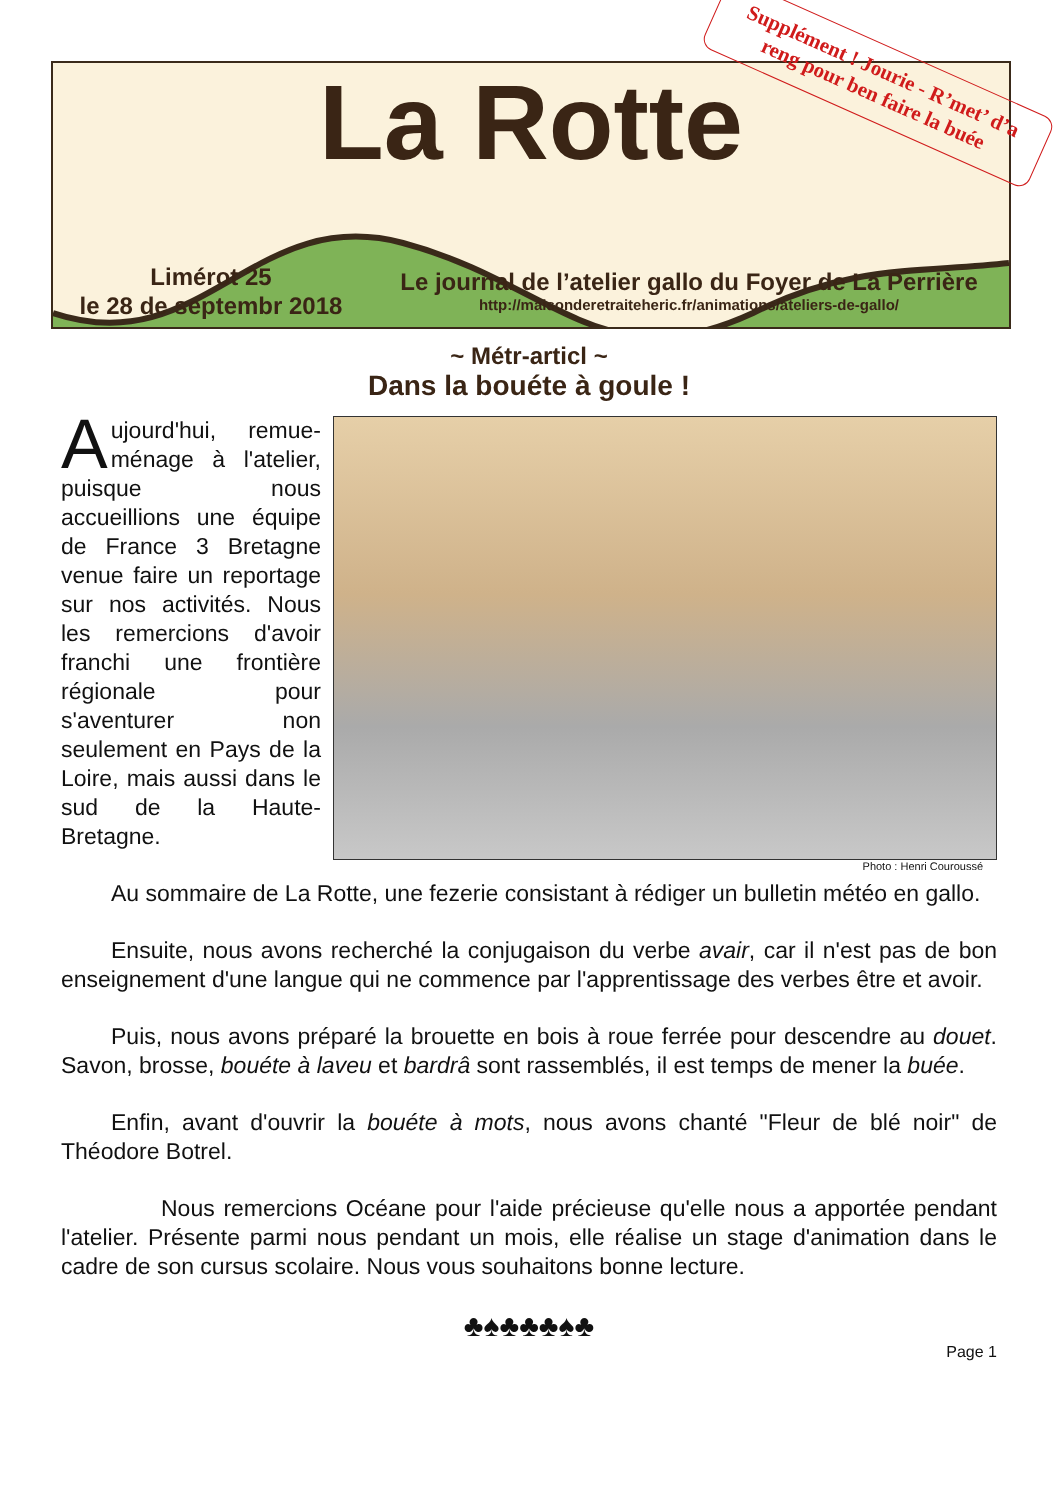La Rotte
Supplément ! Jourie - R’met’ d’a reng pour ben faire la buée
Limérot 25
le 28 de septembr 2018
Le journal de l’atelier gallo du Foyer de La Perrière
http://maisonderetraiteheric.fr/animations/ateliers-de-gallo/
~ Métr-articl ~
Dans la bouéte à goule !
Photo : Henri Couroussé
Aujourd'hui, remue-ménage à l'atelier, puisque nous accueillions une équipe de France 3 Bretagne venue faire un reportage sur nos activités. Nous les remercions d'avoir franchi une frontière régionale pour s'aventurer non seulement en Pays de la Loire, mais aussi dans le sud de la Haute-Bretagne.
Au sommaire de La Rotte, une fezerie consistant à rédiger un bulletin météo en gallo.
Ensuite, nous avons recherché la conjugaison du verbe avair, car il n'est pas de bon enseignement d'une langue qui ne commence par l'apprentissage des verbes être et avoir.
Puis, nous avons préparé la brouette en bois à roue ferrée pour descendre au douet. Savon, brosse, bouéte à laveu et bardrâ sont rassemblés, il est temps de mener la buée.
Enfin, avant d'ouvrir la bouéte à mots, nous avons chanté "Fleur de blé noir" de Théodore Botrel.
Nous remercions Océane pour l'aide précieuse qu'elle nous a apportée pendant l'atelier. Présente parmi nous pendant un mois, elle réalise un stage d'animation dans le cadre de son cursus scolaire. Nous vous souhaitons bonne lecture.
♣♠♣♣♣♠♣
Page 1